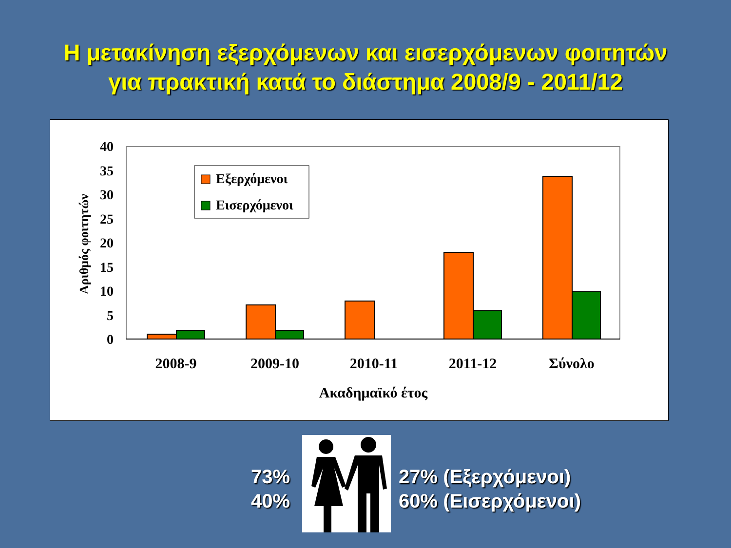Η μετακίνηση εξερχόμενων και εισερχόμενων φοιτητών
για πρακτική κατά το διάστημα 2008/9 - 2011/12
0
5
10
15
20
25
30
35
40
Αριθμός φοιτητών
2008-9
2009-10
2010-11
2011-12
Σύνολο
Ακαδημαϊκό έτος
Εξερχόμενοι
Εισερχόμενοι
73%
40%
27% (Εξερχόμενοι)
60% (Εισερχόμενοι)